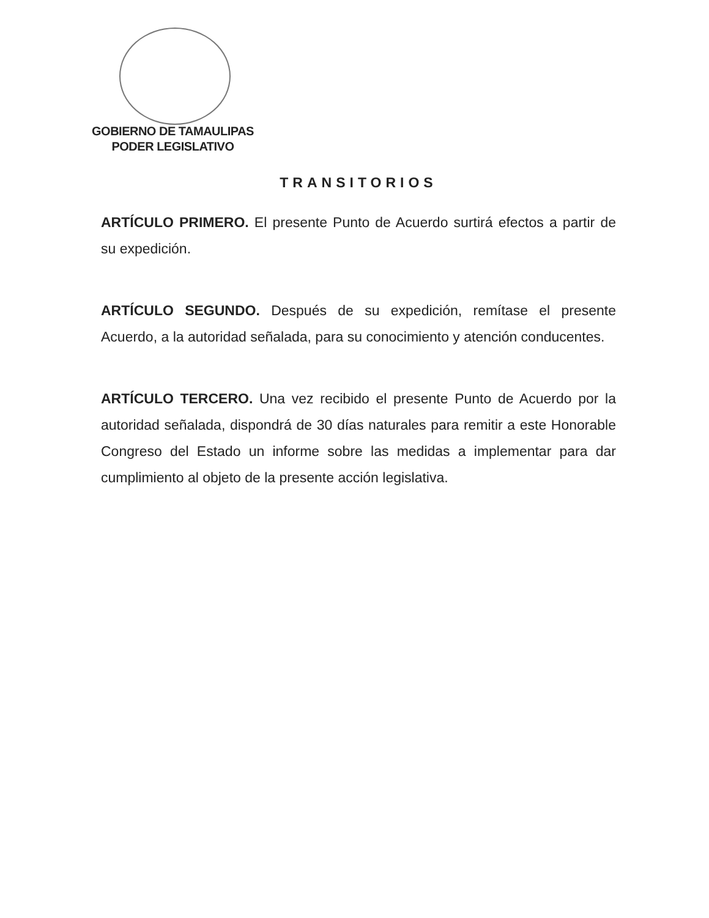GOBIERNO DE TAMAULIPAS
PODER LEGISLATIVO
TRANSITORIOS
ARTÍCULO PRIMERO. El presente Punto de Acuerdo surtirá efectos a partir de su expedición.
ARTÍCULO SEGUNDO. Después de su expedición, remítase el presente Acuerdo, a la autoridad señalada, para su conocimiento y atención conducentes.
ARTÍCULO TERCERO. Una vez recibido el presente Punto de Acuerdo por la autoridad señalada, dispondrá de 30 días naturales para remitir a este Honorable Congreso del Estado un informe sobre las medidas a implementar para dar cumplimiento al objeto de la presente acción legislativa.